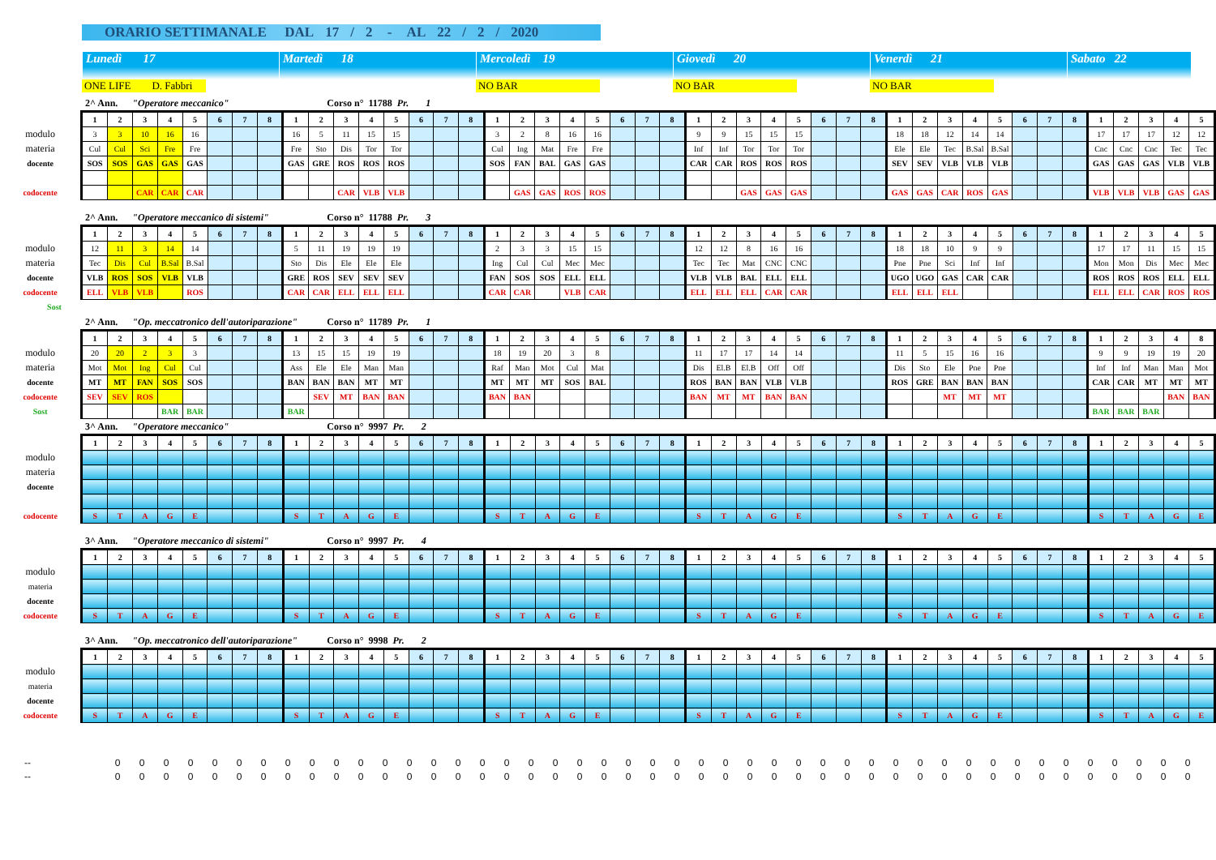ORARIO SETTIMANALE DAL 17 / 2 - AL 22 / 2 / 2020
Lunedì 17 Martedì 18 Mercoledì 19 Giovedì 20 Venerdì 21 Sabato 22
ONE LIFE D. Fabbri NO BAR NO BAR NO BAR
2^ Ann. "Operatore meccanico" Corso n° 11788 Pr. 1
| | 1 | 2 | 3 | 4 | 5 | 6 | 7 | 8 | 1 | 2 | 3 | 4 | 5 | 6 | 7 | 8 | 1 | 2 | 3 | 4 | 5 | 6 | 7 | 8 | 1 | 2 | 3 | 4 | 5 | 6 | 7 | 8 | 1 | 2 | 3 | 4 | 5 | 6 | 7 | 8 | 1 | 2 | 3 | 4 | 5 |
| modulo | 3 | 3 | 10 | 16 | 16 | | | | 16 | 5 | 11 | 15 | 15 | | | | 3 | 2 | 8 | 16 | 16 | | | | 9 | 9 | 15 | 15 | 15 | | | | 18 | 18 | 12 | 14 | 14 | | | | 17 | 17 | 17 | 12 | 12 |
| materia | Cul | Cul | Sci | Fre | Fre | | | | Fre | Sto | Dis | Tor | Tor | | | | Cul | Ing | Mat | Fre | Fre | | | | Inf | Inf | Tor | Tor | Tor | | | | Ele | Ele | Tec | B.Sal | B.Sal | | | | Cnc | Cnc | Cnc | Tec | Tec |
| docente | SOS | SOS | GAS | GAS | GAS | | | | GAS | GRE | ROS | ROS | ROS | | | | SOS | FAN | BAL | GAS | GAS | | | | CAR | CAR | ROS | ROS | ROS | | | | SEV | SEV | VLB | VLB | VLB | | | | GAS | GAS | GAS | VLB | VLB |
| codocente | | | CAR | CAR | CAR | | | | | | CAR | VLB | VLB | | | | | GAS | GAS | ROS | ROS | | | | | | GAS | GAS | GAS | | | | GAS | GAS | CAR | ROS | GAS | | | | VLB | VLB | VLB | GAS | GAS |
2^ Ann. "Operatore meccanico di sistemi" Corso n° 11788 Pr. 3
| | 1 | 2 | 3 | 4 | 5 | 6 | 7 | 8 | 1 | 2 | 3 | 4 | 5 | 6 | 7 | 8 | 1 | 2 | 3 | 4 | 5 | 6 | 7 | 8 | 1 | 2 | 3 | 4 | 5 | 6 | 7 | 8 | 1 | 2 | 3 | 4 | 5 | 6 | 7 | 8 | 1 | 2 | 3 | 4 | 5 |
| modulo | 12 | 11 | 3 | 14 | 14 | | | | 5 | 11 | 19 | 19 | 19 | | | | 2 | 3 | 3 | 15 | 15 | | | | 12 | 12 | 8 | 16 | 16 | | | | 18 | 18 | 10 | 9 | 9 | | | | 17 | 17 | 11 | 15 | 15 |
| materia | Tec | Dis | Cul | B.Sal | B.Sal | | | | Sto | Dis | Ele | Ele | Ele | | | | Ing | Cul | Cul | Mec | Mec | | | | Tec | Tec | Mat | CNC | CNC | | | | Pne | Pne | Sci | Inf | Inf | | | | Mon | Mon | Dis | Mec | Mec |
| docente | VLB | ROS | SOS | VLB | VLB | | | | GRE | ROS | SEV | SEV | SEV | | | | FAN | SOS | SOS | ELL | ELL | | | | VLB | VLB | BAL | ELL | ELL | | | | UGO | UGO | GAS | CAR | CAR | | | | ROS | ROS | ROS | ELL | ELL |
| codocente | ELL | VLB | VLB | | ROS | | | | CAR | CAR | ELL | ELL | ELL | | | | CAR | CAR | | VLB | CAR | | | | ELL | ELL | ELL | CAR | CAR | | | | ELL | ELL | ELL | | | | | | ELL | ELL | CAR | ROS | ROS |
Sost
2^ Ann. "Op. meccatronico dell'autoriparazione" Corso n° 11789 Pr. 1
| | 1 | 2 | 3 | 4 | 5 | 6 | 7 | 8 | 1 | 2 | 3 | 4 | 5 | 6 | 7 | 8 | 1 | 2 | 3 | 4 | 5 | 6 | 7 | 8 | 1 | 2 | 3 | 4 | 5 | 6 | 7 | 8 | 1 | 2 | 3 | 4 | 5 | 6 | 7 | 8 | 1 | 2 | 3 | 4 | 8 |
| modulo | 20 | 20 | 2 | 3 | 3 | | | | 13 | 15 | 15 | 19 | 19 | | | | 18 | 19 | 20 | 3 | 8 | | | | 11 | 17 | 17 | 14 | 14 | | | | 11 | 5 | 15 | 16 | 16 | | | | 9 | 9 | 19 | 19 | 20 |
| materia | Mot | Mot | Ing | Cul | Cul | | | | Ass | Ele | Ele | Man | Man | | | | Raf | Man | Mot | Cul | Mat | | | | Dis | El.B | El.B | Off | Off | | | | Dis | Sto | Ele | Pne | Pne | | | | Inf | Inf | Man | Man | Mot |
| docente | MT | MT | FAN | SOS | SOS | | | | BAN | BAN | BAN | MT | MT | | | | MT | MT | MT | SOS | BAL | | | | ROS | BAN | BAN | VLB | VLB | | | | ROS | GRE | BAN | BAN | BAN | | | | CAR | CAR | MT | MT | MT |
| codocente | SEV | SEV | ROS | | | | | | | SEV | MT | BAN | BAN | | | | BAN | BAN | | | | | | | BAN | MT | MT | BAN | BAN | | | | | | MT | MT | MT | | | | | | | BAN | BAN |
| Sost | | | | BAR | BAR | | | | BAR | | | | | | | | | | | | | | | | | | | | | | | | | | | | | | | | BAR | BAR | BAR | | |
3^ Ann. "Operatore meccanico" Corso n° 9997 Pr. 2
| | 1 | 2 | 3 | 4 | 5 | 6 | 7 | 8 | 1 | 2 | 3 | 4 | 5 | 6 | 7 | 8 | 1 | 2 | 3 | 4 | 5 | 6 | 7 | 8 | 1 | 2 | 3 | 4 | 5 | 6 | 7 | 8 | 1 | 2 | 3 | 4 | 5 | 6 | 7 | 8 | 1 | 2 | 3 | 4 | 5 |
| modulo | | | | | | | | | | | | | | | | | | | | | | | | | | | | | | | | | | | | | | | | | | | | | |
| materia | | | | | | | | | | | | | | | | | | | | | | | | | | | | | | | | | | | | | | | | | | | | | |
| docente | | | | | | | | | | | | | | | | | | | | | | | | | | | | | | | | | | | | | | | | | | | | | |
| codocente | S | T | A | G | E | | | | S | T | A | G | E | | | | S | T | A | G | E | | | | S | T | A | G | E | | | | S | T | A | G | E | | | | S | T | A | G | E |
3^ Ann. "Operatore meccanico di sistemi" Corso n° 9997 Pr. 4
| | 1 | 2 | 3 | 4 | 5 | 6 | 7 | 8 | 1 | 2 | 3 | 4 | 5 | 6 | 7 | 8 | 1 | 2 | 3 | 4 | 5 | 6 | 7 | 8 | 1 | 2 | 3 | 4 | 5 | 6 | 7 | 8 | 1 | 2 | 3 | 4 | 5 | 6 | 7 | 8 | 1 | 2 | 3 | 4 | 5 |
| modulo | | | | | | | | | | | | | | | | | | | | | | | | | | | | | | | | | | | | | | | | | | | | | |
| materia | | | | | | | | | | | | | | | | | | | | | | | | | | | | | | | | | | | | | | | | | | | | | |
| docente | | | | | | | | | | | | | | | | | | | | | | | | | | | | | | | | | | | | | | | | | | | | | |
| codocente | S | T | A | G | E | | | | S | T | A | G | E | | | | S | T | A | G | E | | | | S | T | A | G | E | | | | S | T | A | G | E | | | | S | T | A | G | E |
3^ Ann. "Op. meccatronico dell'autoriparazione" Corso n° 9998 Pr. 2
| | 1 | 2 | 3 | 4 | 5 | 6 | 7 | 8 | 1 | 2 | 3 | 4 | 5 | 6 | 7 | 8 | 1 | 2 | 3 | 4 | 5 | 6 | 7 | 8 | 1 | 2 | 3 | 4 | 5 | 6 | 7 | 8 | 1 | 2 | 3 | 4 | 5 | 6 | 7 | 8 | 1 | 2 | 3 | 4 | 5 |
| modulo | | | | | | | | | | | | | | | | | | | | | | | | | | | | | | | | | | | | | | | | | | | | | |
| materia | | | | | | | | | | | | | | | | | | | | | | | | | | | | | | | | | | | | | | | | | | | | | |
| docente | | | | | | | | | | | | | | | | | | | | | | | | | | | | | | | | | | | | | | | | | | | | | |
| codocente | S | T | A | G | E | | | | S | T | A | G | E | | | | S | T | A | G | E | | | | S | T | A | G | E | | | | S | T | A | G | E | | | | S | T | A | G | E |
| -- | 0 | 0 | 0 | 0 | 0 | 0 | 0 | 0 | 0 | 0 | 0 | 0 | 0 | 0 | 0 | 0 | 0 | 0 | 0 | 0 | 0 | 0 | 0 | 0 | 0 | 0 | 0 | 0 | 0 | 0 | 0 | 0 | 0 | 0 | 0 | 0 | 0 | 0 | 0 | 0 | 0 | 0 | 0 | 0 | 0 |
| -- | 0 | 0 | 0 | 0 | 0 | 0 | 0 | 0 | 0 | 0 | 0 | 0 | 0 | 0 | 0 | 0 | 0 | 0 | 0 | 0 | 0 | 0 | 0 | 0 | 0 | 0 | 0 | 0 | 0 | 0 | 0 | 0 | 0 | 0 | 0 | 0 | 0 | 0 | 0 | 0 | 0 | 0 | 0 | 0 | 0 |